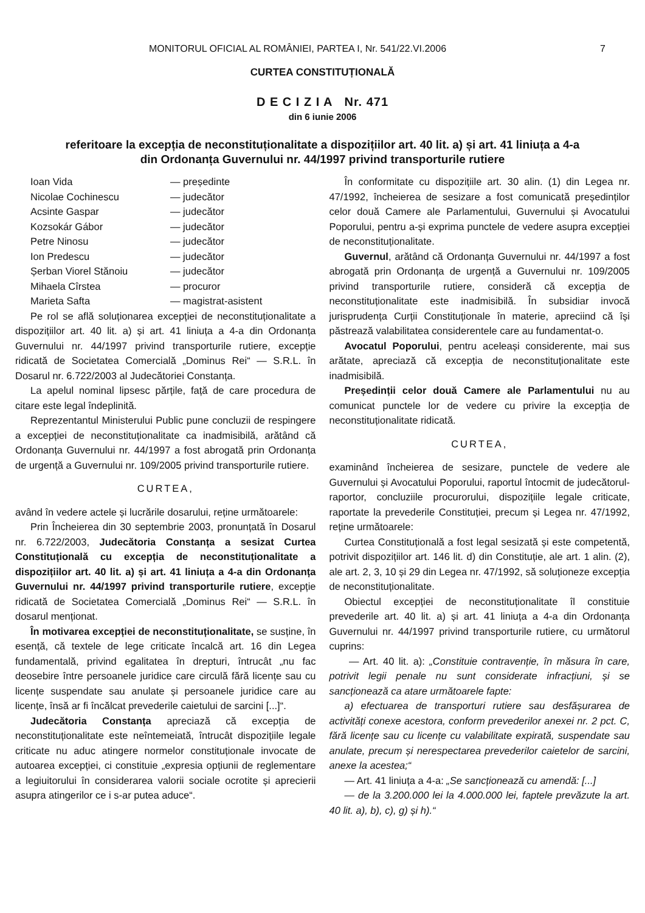MONITORUL OFICIAL AL ROMÂNIEI, PARTEA I, Nr. 541/22.VI.2006 7
CURTEA CONSTITUȚIONALĂ
D E C I Z I A Nr. 471
din 6 iunie 2006
referitoare la excepția de neconstituționalitate a dispozițiilor art. 40 lit. a) și art. 41 liniuța a 4-a
din Ordonanța Guvernului nr. 44/1997 privind transporturile rutiere
Ioan Vida — președinte Nicolae Cochinescu — judecător Acsinte Gaspar — judecător Kozsokár Gábor — judecător Petre Ninosu — judecător Ion Predescu — judecător Șerban Viorel Stănoiu — judecător Mihaela Cîrstea — procuror Marieta Safta — magistrat-asistent
Pe rol se află soluționarea excepției de neconstituționalitate a dispozițiilor art. 40 lit. a) și art. 41 liniuța a 4-a din Ordonanța Guvernului nr. 44/1997 privind transporturile rutiere, excepție ridicată de Societatea Comercială „Dominus Rei“ — S.R.L. în Dosarul nr. 6.722/2003 al Judecătoriei Constanța.
La apelul nominal lipsesc părțile, față de care procedura de citare este legal îndeplinită.
Reprezentantul Ministerului Public pune concluzii de respingere a excepției de neconstituționalitate ca inadmisibilă, arătând că Ordonanța Guvernului nr. 44/1997 a fost abrogată prin Ordonanța de urgență a Guvernului nr. 109/2005 privind transporturile rutiere.
CURTEA,
având în vedere actele și lucrările dosarului, reține următoarele:
Prin Încheierea din 30 septembrie 2003, pronunțată în Dosarul nr. 6.722/2003, Judecătoria Constanța a sesizat Curtea Constituțională cu excepția de neconstituționalitate a dispozițiilor art. 40 lit. a) și art. 41 liniuța a 4-a din Ordonanța Guvernului nr. 44/1997 privind transporturile rutiere, excepție ridicată de Societatea Comercială „Dominus Rei“ — S.R.L. în dosarul menționat.
În motivarea excepției de neconstituționalitate, se susține, în esență, că textele de lege criticate încalcă art. 16 din Legea fundamentală, privind egalitatea în drepturi, întrucât „nu fac deosebire între persoanele juridice care circulă fără licențe sau cu licențe suspendate sau anulate și persoanele juridice care au licențe, însă ar fi încălcat prevederile caietului de sarcini [...]“.
Judecătoria Constanța apreciază că excepția de neconstituționalitate este neîntemeiată, întrucât dispozițiile legale criticate nu aduc atingere normelor constituționale invocate de autoarea excepției, ci constituie „expresia opțiunii de reglementare a legiuitorului în considerarea valorii sociale ocrotite și aprecierii asupra atingerilor ce i s-ar putea aduce“.
În conformitate cu dispozițiile art. 30 alin. (1) din Legea nr. 47/1992, încheierea de sesizare a fost comunicată președinților celor două Camere ale Parlamentului, Guvernului și Avocatului Poporului, pentru a-și exprima punctele de vedere asupra excepției de neconstituționalitate.
Guvernul, arătând că Ordonanța Guvernului nr. 44/1997 a fost abrogată prin Ordonanța de urgență a Guvernului nr. 109/2005 privind transporturile rutiere, consideră că excepția de neconstituționalitate este inadmisibilă. În subsidiar invocă jurisprudența Curții Constituționale în materie, apreciind că își păstrează valabilitatea considerentele care au fundamentat-o.
Avocatul Poporului, pentru aceleași considerente, mai sus arătate, apreciază că excepția de neconstituționalitate este inadmisibilă.
Președinții celor două Camere ale Parlamentului nu au comunicat punctele lor de vedere cu privire la excepția de neconstituționalitate ridicată.
CURTEA,
examinând încheierea de sesizare, punctele de vedere ale Guvernului și Avocatului Poporului, raportul întocmit de judecătorul-raportor, concluziile procurorului, dispozițiile legale criticate, raportate la prevederile Constituției, precum și Legea nr. 47/1992, reține următoarele:
Curtea Constituțională a fost legal sesizată și este competentă, potrivit dispozițiilor art. 146 lit. d) din Constituție, ale art. 1 alin. (2), ale art. 2, 3, 10 și 29 din Legea nr. 47/1992, să soluționeze excepția de neconstituționalitate.
Obiectul excepției de neconstituționalitate îl constituie prevederile art. 40 lit. a) și art. 41 liniuța a 4-a din Ordonanța Guvernului nr. 44/1997 privind transporturile rutiere, cu următorul cuprins:
— Art. 40 lit. a): „Constituie contravenție, în măsura în care, potrivit legii penale nu sunt considerate infracțiuni, și se sancționează ca atare următoarele fapte:
a) efectuarea de transporturi rutiere sau desfășurarea de activități conexe acestora, conform prevederilor anexei nr. 2 pct. C, fără licențe sau cu licențe cu valabilitate expirată, suspendate sau anulate, precum și nerespectarea prevederilor caietelor de sarcini, anexe la acestea;“
— Art. 41 liniuța a 4-a: „Se sancționează cu amendă: [...]
— de la 3.200.000 lei la 4.000.000 lei, faptele prevăzute la art. 40 lit. a), b), c), g) și h).“